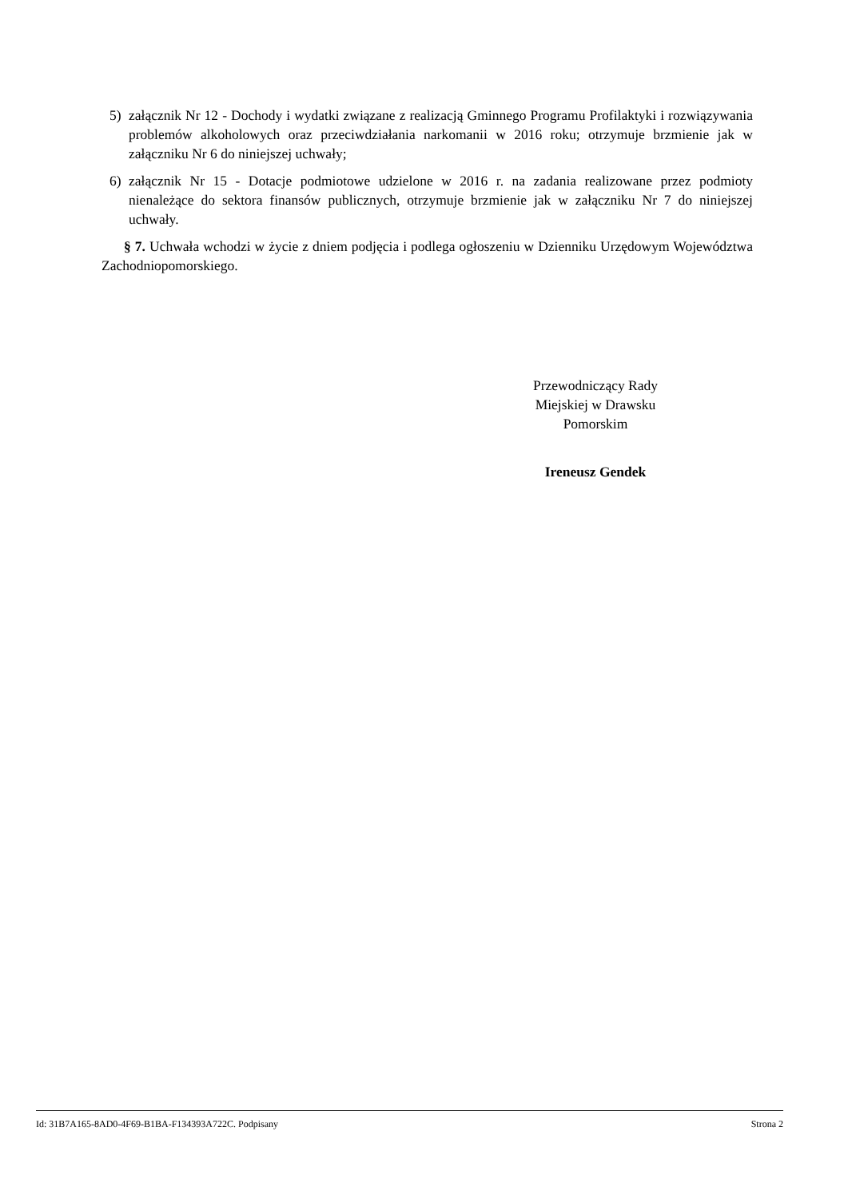5) załącznik Nr 12 - Dochody i wydatki związane z realizacją Gminnego Programu Profilaktyki i rozwiązywania problemów alkoholowych oraz przeciwdziałania narkomanii w 2016 roku; otrzymuje brzmienie jak w załączniku Nr 6 do niniejszej uchwały;
6) załącznik Nr 15 - Dotacje podmiotowe udzielone w 2016 r. na zadania realizowane przez podmioty nienależące do sektora finansów publicznych, otrzymuje brzmienie jak w załączniku Nr 7 do niniejszej uchwały.
§ 7. Uchwała wchodzi w życie z dniem podjęcia i podlega ogłoszeniu w Dzienniku Urzędowym Województwa Zachodniopomorskiego.
Przewodniczący Rady
Miejskiej w Drawsku
Pomorskim
Ireneusz Gendek
Id: 31B7A165-8AD0-4F69-B1BA-F134393A722C. Podpisany Strona 2